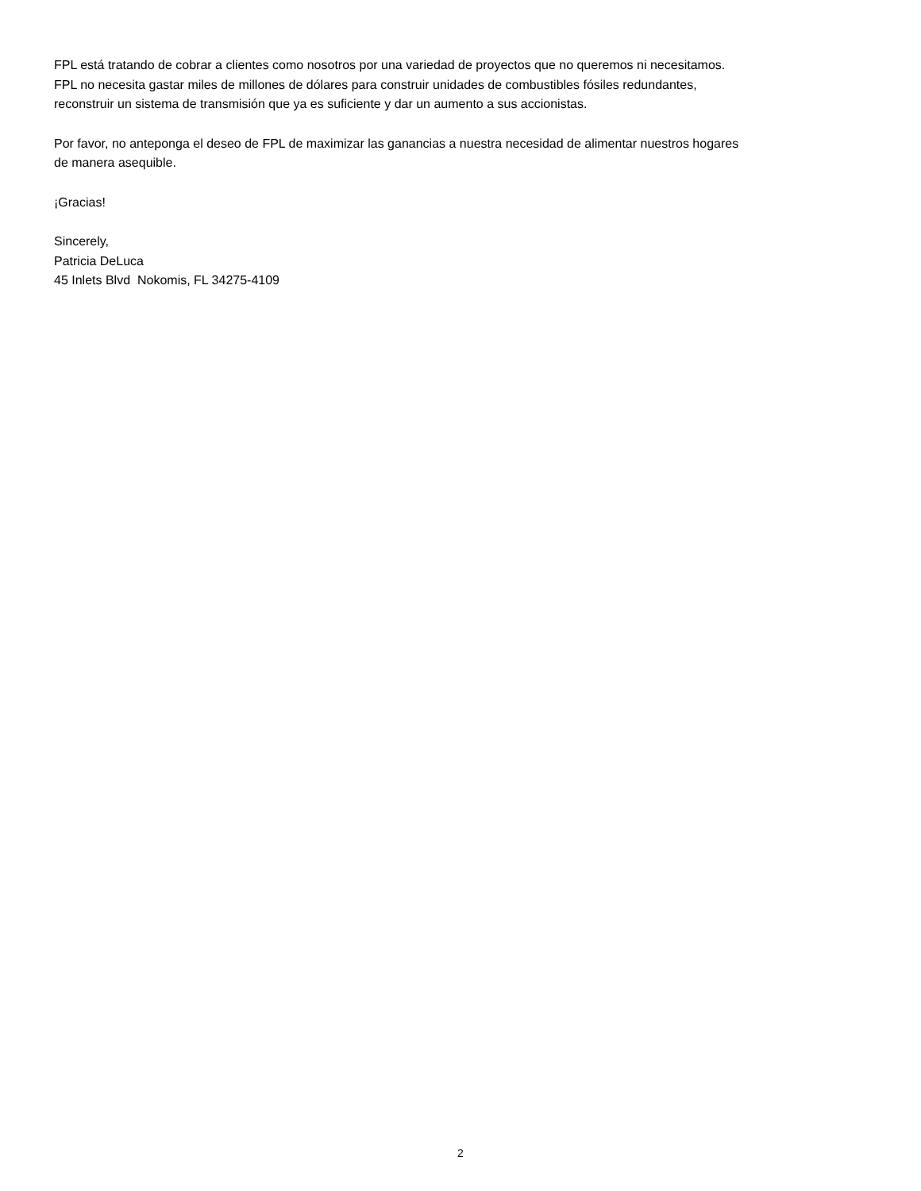FPL está tratando de cobrar a clientes como nosotros por una variedad de proyectos que no queremos ni necesitamos.
FPL no necesita gastar miles de millones de dólares para construir unidades de combustibles fósiles redundantes,
reconstruir un sistema de transmisión que ya es suficiente y dar un aumento a sus accionistas.
Por favor, no anteponga el deseo de FPL de maximizar las ganancias a nuestra necesidad de alimentar nuestros hogares
de manera asequible.
¡Gracias!
Sincerely,
Patricia DeLuca
45 Inlets Blvd Nokomis, FL 34275-4109
2